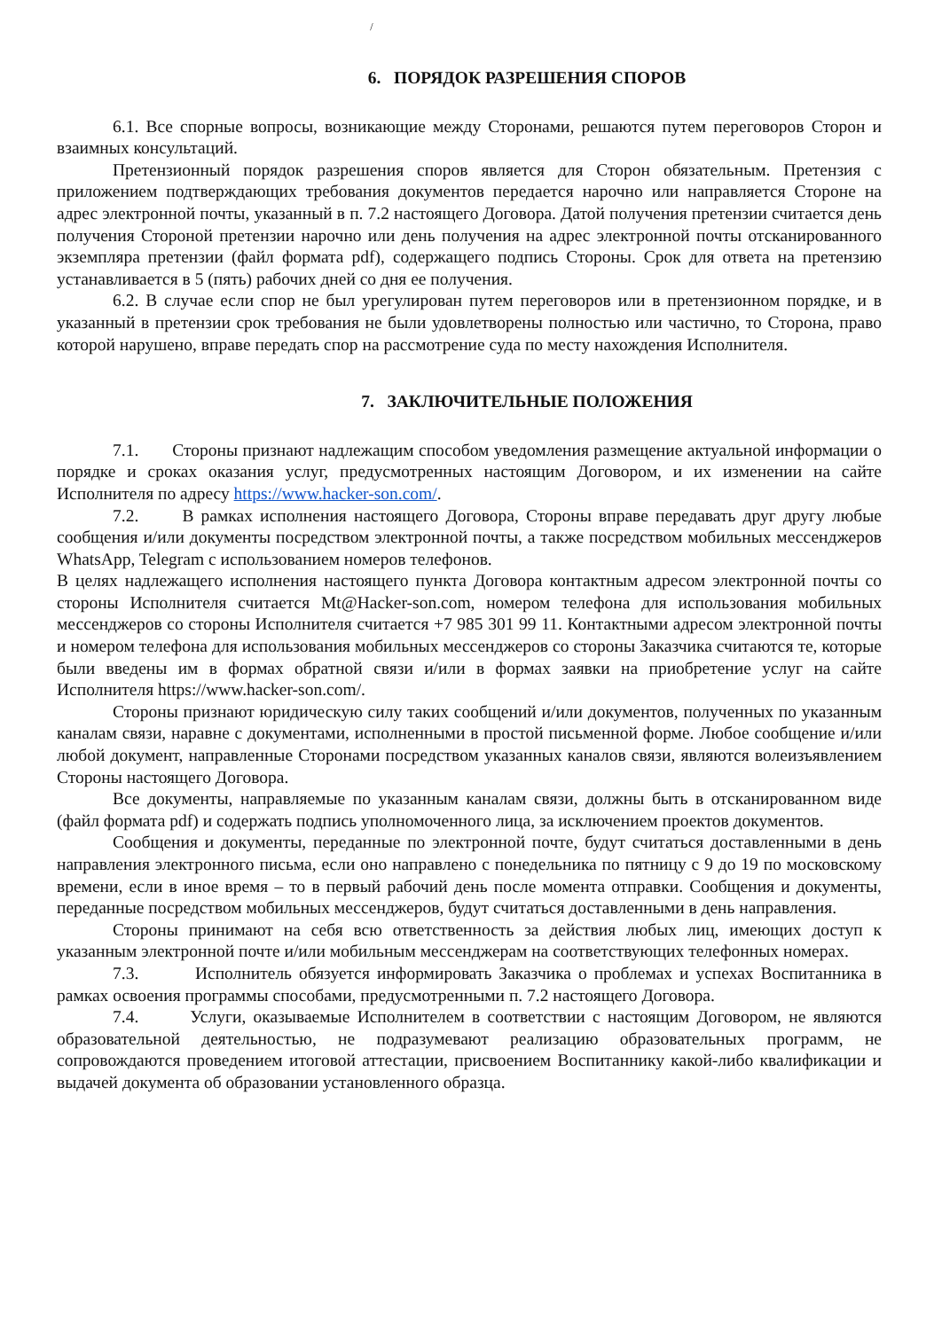/
6. ПОРЯДОК РАЗРЕШЕНИЯ СПОРОВ
6.1. Все спорные вопросы, возникающие между Сторонами, решаются путем переговоров Сторон и взаимных консультаций.
Претензионный порядок разрешения споров является для Сторон обязательным. Претензия с приложением подтверждающих требования документов передается нарочно или направляется Стороне на адрес электронной почты, указанный в п. 7.2 настоящего Договора. Датой получения претензии считается день получения Стороной претензии нарочно или день получения на адрес электронной почты отсканированного экземпляра претензии (файл формата pdf), содержащего подпись Стороны. Срок для ответа на претензию устанавливается в 5 (пять) рабочих дней со дня ее получения.
6.2. В случае если спор не был урегулирован путем переговоров или в претензионном порядке, и в указанный в претензии срок требования не были удовлетворены полностью или частично, то Сторона, право которой нарушено, вправе передать спор на рассмотрение суда по месту нахождения Исполнителя.
7. ЗАКЛЮЧИТЕЛЬНЫЕ ПОЛОЖЕНИЯ
7.1. Стороны признают надлежащим способом уведомления размещение актуальной информации о порядке и сроках оказания услуг, предусмотренных настоящим Договором, и их изменении на сайте Исполнителя по адресу https://www.hacker-son.com/.
7.2. В рамках исполнения настоящего Договора, Стороны вправе передавать друг другу любые сообщения и/или документы посредством электронной почты, а также посредством мобильных мессенджеров WhatsApp, Telegram с использованием номеров телефонов.
В целях надлежащего исполнения настоящего пункта Договора контактным адресом электронной почты со стороны Исполнителя считается Mt@Hacker-son.com, номером телефона для использования мобильных мессенджеров со стороны Исполнителя считается +7 985 301 99 11. Контактными адресом электронной почты и номером телефона для использования мобильных мессенджеров со стороны Заказчика считаются те, которые были введены им в формах обратной связи и/или в формах заявки на приобретение услуг на сайте Исполнителя https://www.hacker-son.com/.
Стороны признают юридическую силу таких сообщений и/или документов, полученных по указанным каналам связи, наравне с документами, исполненными в простой письменной форме. Любое сообщение и/или любой документ, направленные Сторонами посредством указанных каналов связи, являются волеизъявлением Стороны настоящего Договора.
Все документы, направляемые по указанным каналам связи, должны быть в отсканированном виде (файл формата pdf) и содержать подпись уполномоченного лица, за исключением проектов документов.
Сообщения и документы, переданные по электронной почте, будут считаться доставленными в день направления электронного письма, если оно направлено с понедельника по пятницу с 9 до 19 по московскому времени, если в иное время – то в первый рабочий день после момента отправки. Сообщения и документы, переданные посредством мобильных мессенджеров, будут считаться доставленными в день направления.
Стороны принимают на себя всю ответственность за действия любых лиц, имеющих доступ к указанным электронной почте и/или мобильным мессенджерам на соответствующих телефонных номерах.
7.3. Исполнитель обязуется информировать Заказчика о проблемах и успехах Воспитанника в рамках освоения программы способами, предусмотренными п. 7.2 настоящего Договора.
7.4. Услуги, оказываемые Исполнителем в соответствии с настоящим Договором, не являются образовательной деятельностью, не подразумевают реализацию образовательных программ, не сопровождаются проведением итоговой аттестации, присвоением Воспитаннику какой-либо квалификации и выдачей документа об образовании установленного образца.